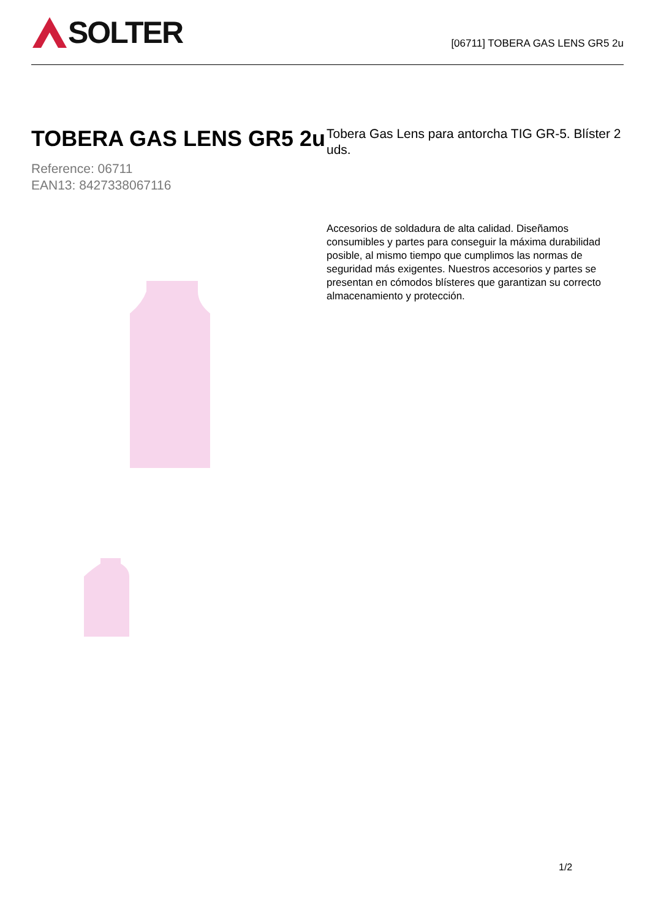SOLTER
[06711] TOBERA GAS LENS GR5 2u
TOBERA GAS LENS GR5 2u
Reference: 06711
EAN13: 8427338067116
Tobera Gas Lens para antorcha TIG GR-5. Blíster 2 uds.
Accesorios de soldadura de alta calidad. Diseñamos consumibles y partes para conseguir la máxima durabilidad posible, al mismo tiempo que cumplimos las normas de seguridad más exigentes. Nuestros accesorios y partes se presentan en cómodos blísteres que garantizan su correcto almacenamiento y protección.
1/2